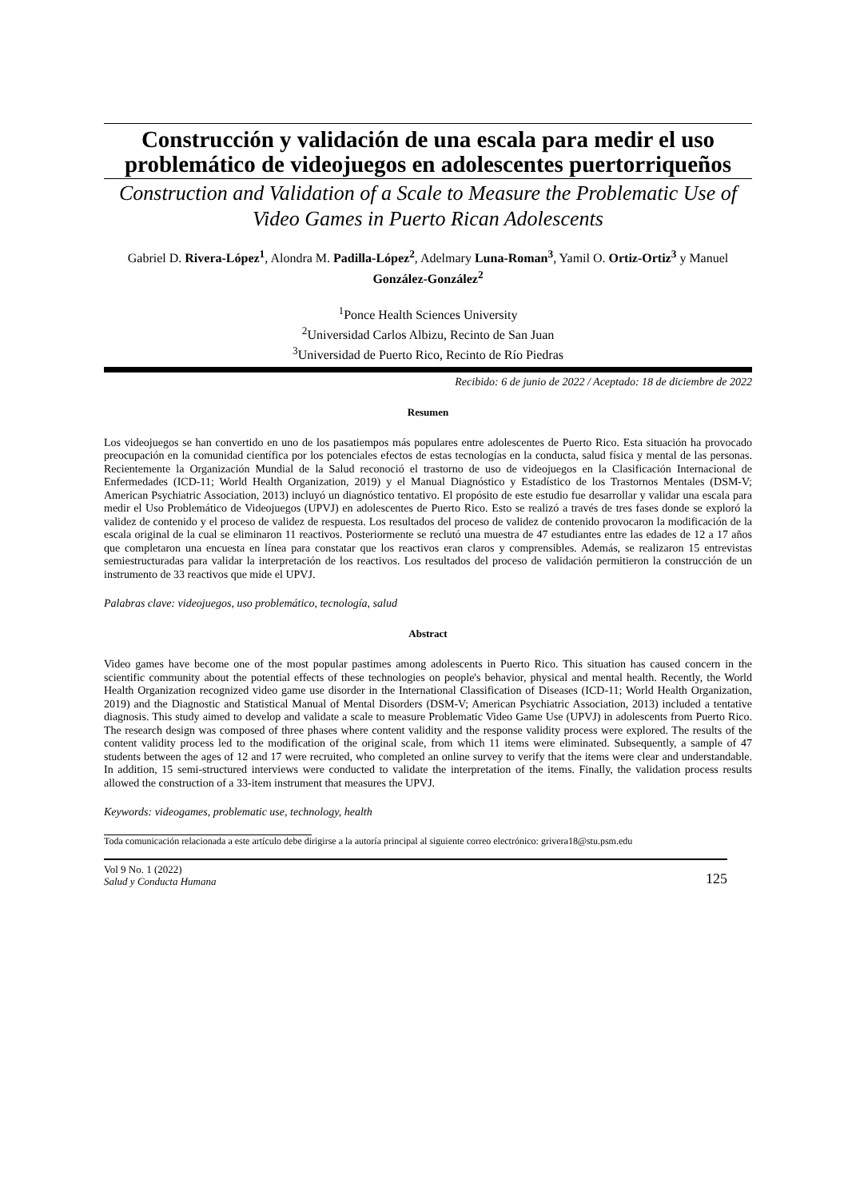Construcción y validación de una escala para medir el uso problemático de videojuegos en adolescentes puertorriqueños
Construction and Validation of a Scale to Measure the Problematic Use of Video Games in Puerto Rican Adolescents
Gabriel D. Rivera-López<sup>1</sup>, Alondra M. Padilla-López<sup>2</sup>, Adelmary Luna-Roman<sup>3</sup>, Yamil O. Ortiz-Ortiz<sup>3</sup> y Manuel González-González<sup>2</sup>
<sup>1</sup> Ponce Health Sciences University
<sup>2</sup> Universidad Carlos Albizu, Recinto de San Juan
<sup>3</sup> Universidad de Puerto Rico, Recinto de Río Piedras
Recibido: 6 de junio de 2022 / Aceptado: 18 de diciembre de 2022
Resumen
Los videojuegos se han convertido en uno de los pasatiempos más populares entre adolescentes de Puerto Rico. Esta situación ha provocado preocupación en la comunidad científica por los potenciales efectos de estas tecnologías en la conducta, salud física y mental de las personas. Recientemente la Organización Mundial de la Salud reconoció el trastorno de uso de videojuegos en la Clasificación Internacional de Enfermedades (ICD-11; World Health Organization, 2019) y el Manual Diagnóstico y Estadístico de los Trastornos Mentales (DSM-V; American Psychiatric Association, 2013) incluyó un diagnóstico tentativo. El propósito de este estudio fue desarrollar y validar una escala para medir el Uso Problemático de Videojuegos (UPVJ) en adolescentes de Puerto Rico. Esto se realizó a través de tres fases donde se exploró la validez de contenido y el proceso de validez de respuesta. Los resultados del proceso de validez de contenido provocaron la modificación de la escala original de la cual se eliminaron 11 reactivos. Posteriormente se reclutó una muestra de 47 estudiantes entre las edades de 12 a 17 años que completaron una encuesta en línea para constatar que los reactivos eran claros y comprensibles. Además, se realizaron 15 entrevistas semiestructuradas para validar la interpretación de los reactivos. Los resultados del proceso de validación permitieron la construcción de un instrumento de 33 reactivos que mide el UPVJ.
Palabras clave: videojuegos, uso problemático, tecnología, salud
Abstract
Video games have become one of the most popular pastimes among adolescents in Puerto Rico. This situation has caused concern in the scientific community about the potential effects of these technologies on people's behavior, physical and mental health. Recently, the World Health Organization recognized video game use disorder in the International Classification of Diseases (ICD-11; World Health Organization, 2019) and the Diagnostic and Statistical Manual of Mental Disorders (DSM-V; American Psychiatric Association, 2013) included a tentative diagnosis. This study aimed to develop and validate a scale to measure Problematic Video Game Use (UPVJ) in adolescents from Puerto Rico. The research design was composed of three phases where content validity and the response validity process were explored. The results of the content validity process led to the modification of the original scale, from which 11 items were eliminated. Subsequently, a sample of 47 students between the ages of 12 and 17 were recruited, who completed an online survey to verify that the items were clear and understandable. In addition, 15 semi-structured interviews were conducted to validate the interpretation of the items. Finally, the validation process results allowed the construction of a 33-item instrument that measures the UPVJ.
Keywords: videogames, problematic use, technology, health
Toda comunicación relacionada a este artículo debe dirigirse a la autoría principal al siguiente correo electrónico: grivera18@stu.psm.edu
Vol 9 No. 1 (2022)
Salud y Conducta Humana
125